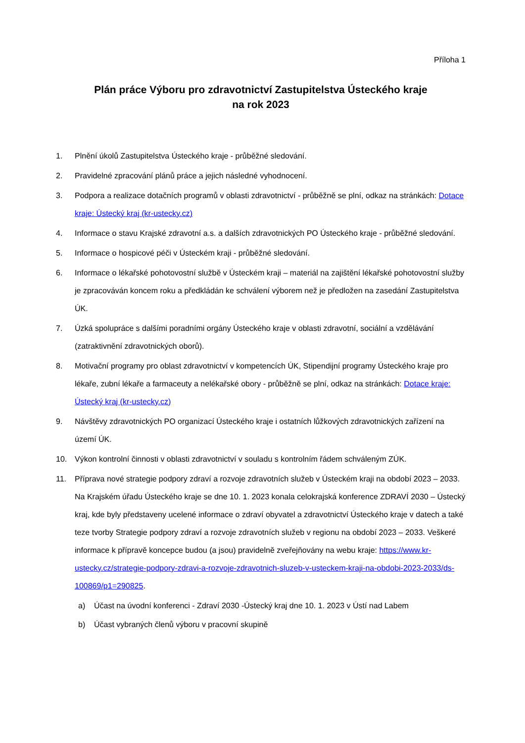Příloha 1
Plán práce Výboru pro zdravotnictví Zastupitelstva Ústeckého kraje
na rok 2023
1. Plnění úkolů Zastupitelstva Ústeckého kraje - průběžné sledování.
2. Pravidelné zpracování plánů práce a jejich následné vyhodnocení.
3. Podpora a realizace dotačních programů v oblasti zdravotnictví - průběžně se plní, odkaz na stránkách: Dotace kraje: Ústecký kraj (kr-ustecky.cz)
4. Informace o stavu Krajské zdravotní a.s. a dalších zdravotnických PO Ústeckého kraje - průběžné sledování.
5. Informace o hospicové péči v Ústeckém kraji - průběžné sledování.
6. Informace o lékařské pohotovostní službě v Ústeckém kraji – materiál na zajištění lékařské pohotovostní služby je zpracováván koncem roku a předkládán ke schválení výborem než je předložen na zasedání Zastupitelstva ÚK.
7. Úzká spolupráce s dalšími poradními orgány Ústeckého kraje v oblasti zdravotní, sociální a vzdělávání (zatraktivnění zdravotnických oborů).
8. Motivační programy pro oblast zdravotnictví v kompetencích ÚK, Stipendijní programy Ústeckého kraje pro lékaře, zubní lékaře a farmaceuty a nelékařské obory - průběžně se plní, odkaz na stránkách: Dotace kraje: Ústecký kraj (kr-ustecky.cz)
9. Návštěvy zdravotnických PO organizací Ústeckého kraje i ostatních lůžkových zdravotnických zařízení na území ÚK.
10. Výkon kontrolní činnosti v oblasti zdravotnictví v souladu s kontrolním řádem schváleným ZÚK.
11. Příprava nové strategie podpory zdraví a rozvoje zdravotních služeb v Ústeckém kraji na období 2023 – 2033. Na Krajském úřadu Ústeckého kraje se dne 10. 1. 2023 konala celokrajská konference ZDRAVÍ 2030 – Ústecký kraj, kde byly představeny ucelené informace o zdraví obyvatel a zdravotnictví Ústeckého kraje v datech a také teze tvorby Strategie podpory zdraví a rozvoje zdravotních služeb v regionu na období 2023 – 2033. Veškeré informace k přípravě koncepce budou (a jsou) pravidelně zveřejňovány na webu kraje: https://www.kr-ustecky.cz/strategie-podpory-zdravi-a-rozvoje-zdravotnich-sluzeb-v-usteckem-kraji-na-obdobi-2023-2033/ds-100869/p1=290825.
a) Účast na úvodní konferenci - Zdraví 2030 -Ústecký kraj dne 10. 1. 2023 v Ústí nad Labem
b) Účast vybraných členů výboru v pracovní skupině